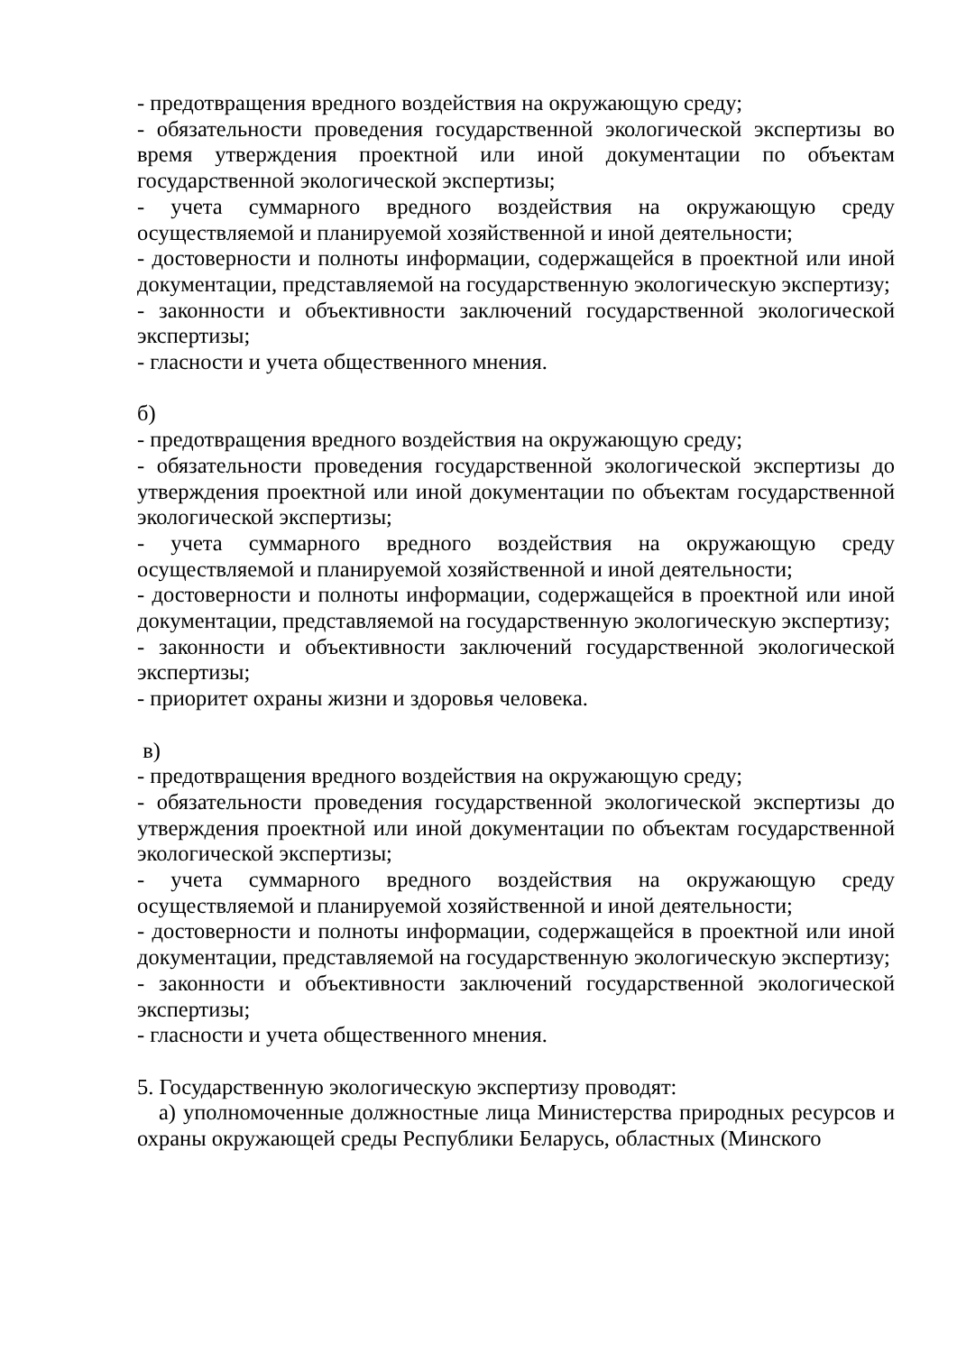- предотвращения вредного воздействия на окружающую среду;
- обязательности проведения государственной экологической экспертизы во время утверждения проектной или иной документации по объектам государственной экологической экспертизы;
- учета суммарного вредного воздействия на окружающую среду осуществляемой и планируемой хозяйственной и иной деятельности;
- достоверности и полноты информации, содержащейся в проектной или иной документации, представляемой на государственную экологическую экспертизу;
- законности и объективности заключений государственной экологической экспертизы;
- гласности и учета общественного мнения.
б)
- предотвращения вредного воздействия на окружающую среду;
- обязательности проведения государственной экологической экспертизы до утверждения проектной или иной документации по объектам государственной экологической экспертизы;
- учета суммарного вредного воздействия на окружающую среду осуществляемой и планируемой хозяйственной и иной деятельности;
- достоверности и полноты информации, содержащейся в проектной или иной документации, представляемой на государственную экологическую экспертизу;
- законности и объективности заключений государственной экологической экспертизы;
- приоритет охраны жизни и здоровья человека.
в)
- предотвращения вредного воздействия на окружающую среду;
- обязательности проведения государственной экологической экспертизы до утверждения проектной или иной документации по объектам государственной экологической экспертизы;
- учета суммарного вредного воздействия на окружающую среду осуществляемой и планируемой хозяйственной и иной деятельности;
- достоверности и полноты информации, содержащейся в проектной или иной документации, представляемой на государственную экологическую экспертизу;
- законности и объективности заключений государственной экологической экспертизы;
- гласности и учета общественного мнения.
5. Государственную экологическую экспертизу проводят:
а) уполномоченные должностные лица Министерства природных ресурсов и охраны окружающей среды Республики Беларусь, областных (Минского